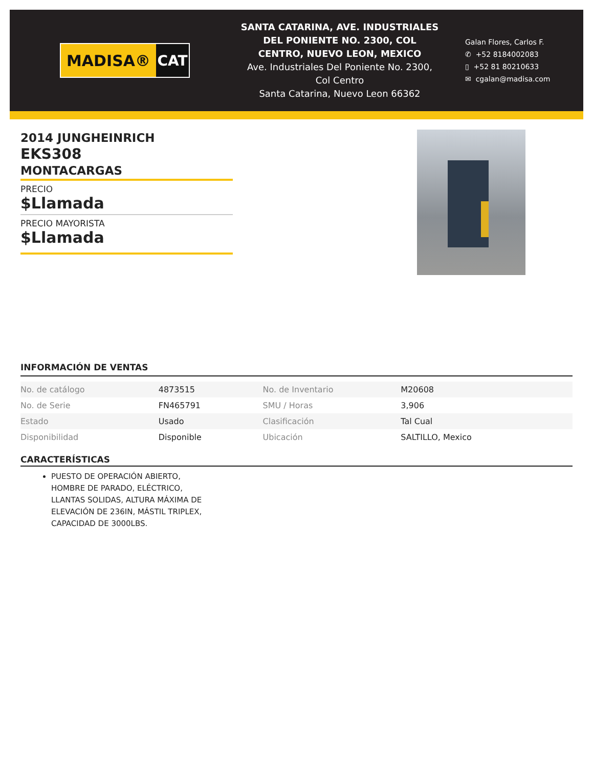MADISA® CAT
SANTA CATARINA, AVE. INDUSTRIALES DEL PONIENTE NO. 2300, COL CENTRO, NUEVO LEON, MEXICO
Ave. Industriales Del Poniente No. 2300, Col Centro
Santa Catarina, Nuevo Leon 66362
Galan Flores, Carlos F.
✆ +52 8184002083
▯ +52 81 80210633
✉ cgalan@madisa.com
2014 JUNGHEINRICH
EKS308
MONTACARGAS
PRECIO
$Llamada
PRECIO MAYORISTA
$Llamada
INFORMACIÓN DE VENTAS
| No. de catálogo | 4873515 | No. de Inventario | M20608 |
| No. de Serie | FN465791 | SMU / Horas | 3,906 |
| Estado | Usado | Clasificación | Tal Cual |
| Disponibilidad | Disponible | Ubicación | SALTILLO, Mexico |
CARACTERÍSTICAS
PUESTO DE OPERACIÓN ABIERTO, HOMBRE DE PARADO, ELÉCTRICO, LLANTAS SOLIDAS, ALTURA MÁXIMA DE ELEVACIÓN DE 236IN, MÁSTIL TRIPLEX, CAPACIDAD DE 3000LBS.